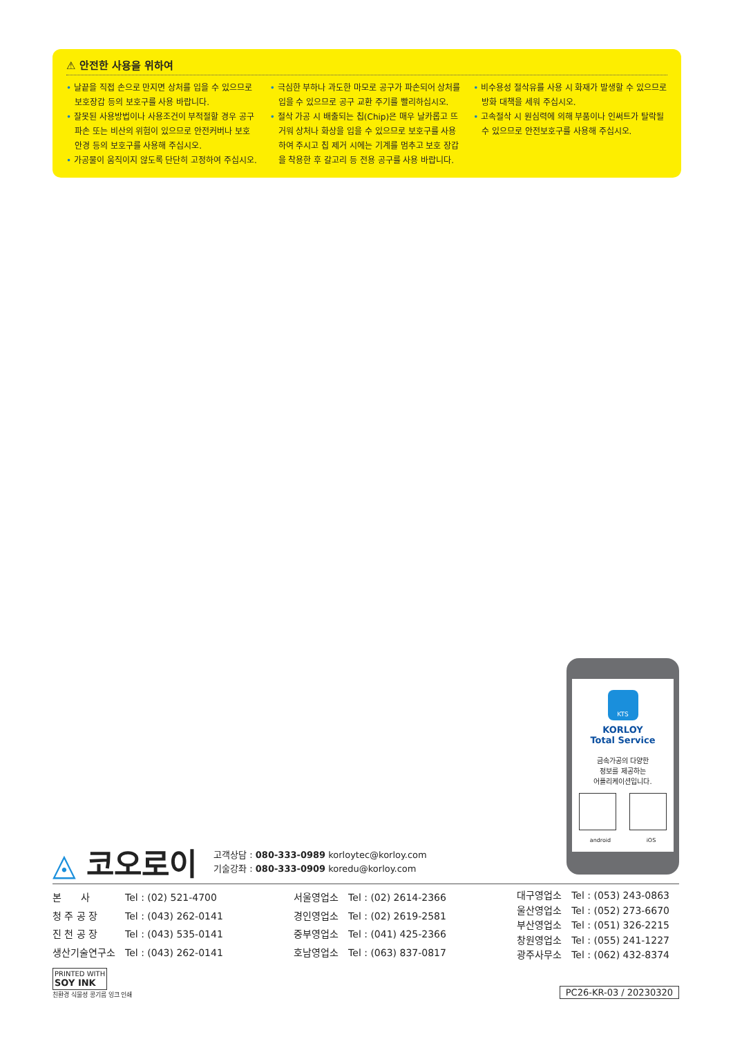⚠ 안전한 사용을 위하여
• 날끝을 직접 손으로 만지면 상처를 입을 수 있으므로 보호장갑 등의 보호구를 사용 바랍니다.
• 잘못된 사용방법이나 사용조건이 부적절할 경우 공구 파손 또는 비산의 위험이 있으므로 안전커버나 보호 안경 등의 보호구를 사용해 주십시오.
• 가공물이 움직이지 않도록 단단히 고정하여 주십시오.
• 극심한 부하나 과도한 마모로 공구가 파손되어 상처를 입을 수 있으므로 공구 교환 주기를 빨리하십시오.
• 절삭 가공 시 배출되는 칩(Chip)은 매우 날카롭고 뜨거워 상처나 화상을 입을 수 있으므로 보호구를 사용하여 주시고 칩 제거 시에는 기계를 멈추고 보호 장갑을 착용한 후 갈고리 등 전용 공구를 사용 바랍니다.
• 비수용성 절삭유를 사용 시 화재가 발생할 수 있으므로 방화 대책을 세워 주십시오.
• 고속절삭 시 원심력에 의해 부품이나 인써트가 탈락될 수 있으므로 안전보호구를 사용해 주십시오.
KTS
KORLOY
Total Service
금속가공의 다양한
정보를 제공하는
어플리케이션입니다.
android iOS
◬ 코오로이
고객상담 : 080-333-0989 korloytec@korloy.com
기술강좌 : 080-333-0909 koredu@korloy.com
| 본 사 | Tel : (02) 521-4700 |
| 청 주 공 장 | Tel : (043) 262-0141 |
| 진 천 공 장 | Tel : (043) 535-0141 |
| 생산기술연구소 | Tel : (043) 262-0141 |
| 서울영업소 | Tel : (02) 2614-2366 |
| 경인영업소 | Tel : (02) 2619-2581 |
| 중부영업소 | Tel : (041) 425-2366 |
| 호남영업소 | Tel : (063) 837-0817 |
| 대구영업소 | Tel : (053) 243-0863 |
| 울산영업소 | Tel : (052) 273-6670 |
| 부산영업소 | Tel : (051) 326-2215 |
| 창원영업소 | Tel : (055) 241-1227 |
| 광주사무소 | Tel : (062) 432-8374 |
PRINTED WITH
SOY INK
친환경 식물성 콩기름 잉크 인쇄
PC26-KR-03 / 20230320